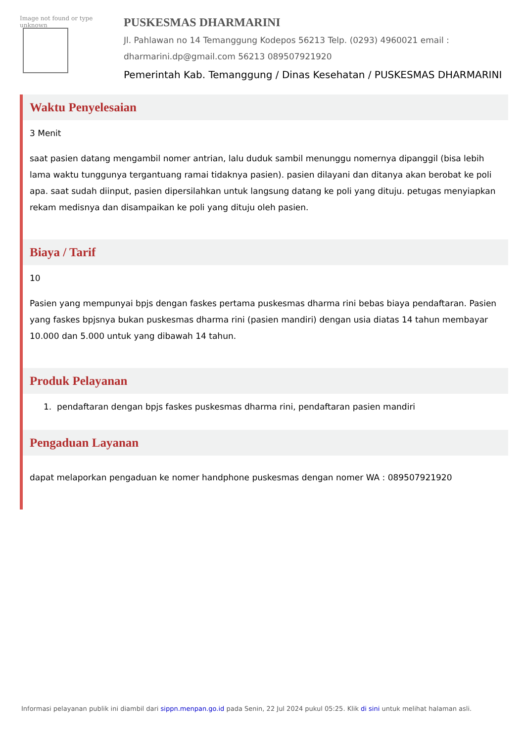Image not found or type unknown
PUSKESMAS DHARMARINI
Jl. Pahlawan no 14 Temanggung Kodepos 56213 Telp. (0293) 4960021 email : dharmarini.dp@gmail.com 56213 089507921920
Pemerintah Kab. Temanggung / Dinas Kesehatan / PUSKESMAS DHARMARINI
Waktu Penyelesaian
3 Menit
saat pasien datang mengambil nomer antrian, lalu duduk sambil menunggu nomernya dipanggil (bisa lebih lama waktu tunggunya tergantuang ramai tidaknya pasien). pasien dilayani dan ditanya akan berobat ke poli apa. saat sudah diinput, pasien dipersilahkan untuk langsung datang ke poli yang dituju. petugas menyiapkan rekam medisnya dan disampaikan ke poli yang dituju oleh pasien.
Biaya / Tarif
10
Pasien yang mempunyai bpjs dengan faskes pertama puskesmas dharma rini bebas biaya pendaftaran. Pasien yang faskes bpjsnya bukan puskesmas dharma rini (pasien mandiri) dengan usia diatas 14 tahun membayar 10.000 dan 5.000 untuk yang dibawah 14 tahun.
Produk Pelayanan
1. pendaftaran dengan bpjs faskes puskesmas dharma rini, pendaftaran pasien mandiri
Pengaduan Layanan
dapat melaporkan pengaduan ke nomer handphone puskesmas dengan nomer WA : 089507921920
Informasi pelayanan publik ini diambil dari sippn.menpan.go.id pada Senin, 22 Jul 2024 pukul 05:25. Klik di sini untuk melihat halaman asli.